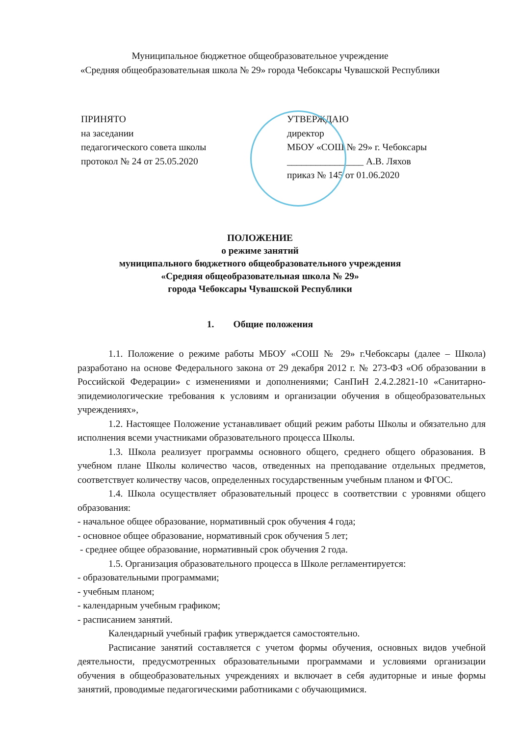Муниципальное бюджетное общеобразовательное учреждение
«Средняя общеобразовательная школа № 29» города Чебоксары Чувашской Республики
ПРИНЯТО
на заседании
педагогического совета школы
протокол № 24 от 25.05.2020
УТВЕРЖДАЮ
директор
МБОУ «СОШ № 29» г. Чебоксары
________________ А.В. Ляхов
приказ № 145 от 01.06.2020
ПОЛОЖЕНИЕ
о режиме занятий
муниципального бюджетного общеобразовательного учреждения
«Средняя общеобразовательная школа № 29»
города Чебоксары Чувашской Республики
1. Общие положения
1.1. Положение о режиме работы МБОУ «СОШ № 29» г.Чебоксары (далее – Школа) разработано на основе Федерального закона от 29 декабря 2012 г. № 273-ФЗ «Об образовании в Российской Федерации» с изменениями и дополнениями; СанПиН 2.4.2.2821-10 «Санитарно-эпидемиологические требования к условиям и организации обучения в общеобразовательных учреждениях»,
1.2. Настоящее Положение устанавливает общий режим работы Школы и обязательно для исполнения всеми участниками образовательного процесса Школы.
1.3. Школа реализует программы основного общего, среднего общего образования. В учебном плане Школы количество часов, отведенных на преподавание отдельных предметов, соответствует количеству часов, определенных государственным учебным планом и ФГОС.
1.4. Школа осуществляет образовательный процесс в соответствии с уровнями общего образования:
- начальное общее образование, нормативный срок обучения 4 года;
- основное общее образование, нормативный срок обучения 5 лет;
- среднее общее образование, нормативный срок обучения 2 года.
1.5. Организация образовательного процесса в Школе регламентируется:
- образовательными программами;
- учебным планом;
- календарным учебным графиком;
- расписанием занятий.
Календарный учебный график утверждается самостоятельно.
Расписание занятий составляется с учетом формы обучения, основных видов учебной деятельности, предусмотренных образовательными программами и условиями организации обучения в общеобразовательных учреждениях и включает в себя аудиторные и иные формы занятий, проводимые педагогическими работниками с обучающимися.